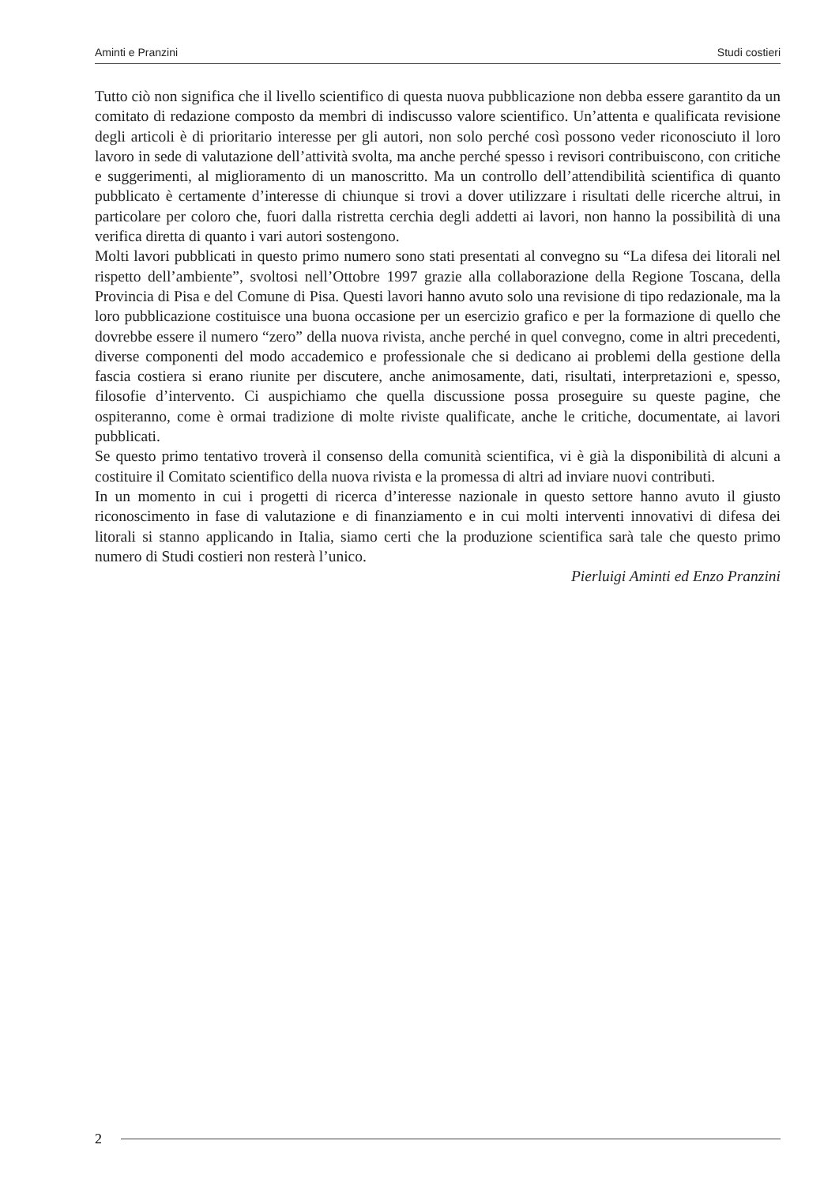Aminti e Pranzini Studi costieri
Tutto ciò non significa che il livello scientifico di questa nuova pubblicazione non debba essere garantito da un comitato di redazione composto da membri di indiscusso valore scientifico. Un’attenta e qualificata revisione degli articoli è di prioritario interesse per gli autori, non solo perché così possono veder riconosciuto il loro lavoro in sede di valutazione dell’attività svolta, ma anche perché spesso i revisori contribuiscono, con critiche e suggerimenti, al miglioramento di un manoscritto. Ma un controllo dell’attendibilità scientifica di quanto pubblicato è certamente d’interesse di chiunque si trovi a dover utilizzare i risultati delle ricerche altrui, in particolare per coloro che, fuori dalla ristretta cerchia degli addetti ai lavori, non hanno la possibilità di una verifica diretta di quanto i vari autori sostengono.
Molti lavori pubblicati in questo primo numero sono stati presentati al convegno su “La difesa dei litorali nel rispetto dell’ambiente”, svoltosi nell’Ottobre 1997 grazie alla collaborazione della Regione Toscana, della Provincia di Pisa e del Comune di Pisa. Questi lavori hanno avuto solo una revisione di tipo redazionale, ma la loro pubblicazione costituisce una buona occasione per un esercizio grafico e per la formazione di quello che dovrebbe essere il numero “zero” della nuova rivista, anche perché in quel convegno, come in altri precedenti, diverse componenti del modo accademico e professionale che si dedicano ai problemi della gestione della fascia costiera si erano riunite per discutere, anche animosamente, dati, risultati, interpretazioni e, spesso, filosofie d’intervento. Ci auspichiamo che quella discussione possa proseguire su queste pagine, che ospiteranno, come è ormai tradizione di molte riviste qualificate, anche le critiche, documentate, ai lavori pubblicati.
Se questo primo tentativo troverà il consenso della comunità scientifica, vi è già la disponibilità di alcuni a costituire il Comitato scientifico della nuova rivista e la promessa di altri ad inviare nuovi contributi.
In un momento in cui i progetti di ricerca d’interesse nazionale in questo settore hanno avuto il giusto riconoscimento in fase di valutazione e di finanziamento e in cui molti interventi innovativi di difesa dei litorali si stanno applicando in Italia, siamo certi che la produzione scientifica sarà tale che questo primo numero di Studi costieri non resterà l’unico.
Pierluigi Aminti ed Enzo Pranzini
2